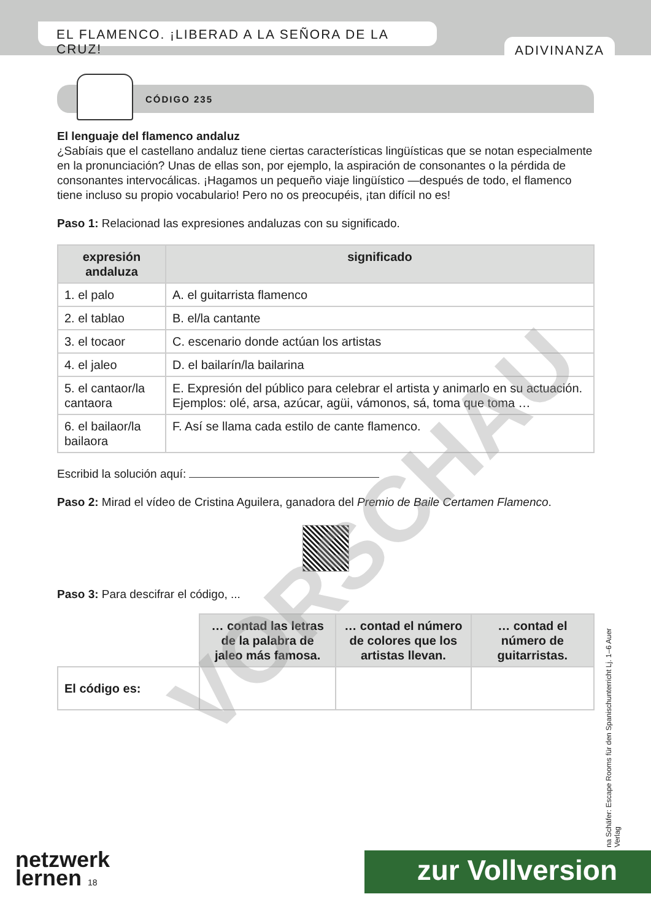EL FLAMENCO. ¡LIBERAD A LA SEÑORA DE LA CRUZ!
ADIVINANZA
CÓDIGO 235
El lenguaje del flamenco andaluz
¿Sabíais que el castellano andaluz tiene ciertas características lingüísticas que se notan especialmente en la pronunciación? Unas de ellas son, por ejemplo, la aspiración de consonantes o la pérdida de consonantes intervocálicas. ¡Hagamos un pequeño viaje lingüístico —después de todo, el flamenco tiene incluso su propio vocabulario! Pero no os preocupéis, ¡tan difícil no es!
Paso 1: Relacionad las expresiones andaluzas con su significado.
| expresión andaluza | significado |
| --- | --- |
| 1. el palo | A. el guitarrista flamenco |
| 2. el tablao | B. el/la cantante |
| 3. el tocaor | C. escenario donde actúan los artistas |
| 4. el jaleo | D. el bailarín/la bailarina |
| 5. el cantaor/la cantaora | E. Expresión del público para celebrar el artista y animarlo en su actuación. Ejemplos: olé, arsa, azúcar, agüi, vámonos, sá, toma que toma … |
| 6. el bailaor/la bailaora | F. Así se llama cada estilo de cante flamenco. |
Escribid la solución aquí:
Paso 2: Mirad el vídeo de Cristina Aguilera, ganadora del Premio de Baile Certamen Flamenco.
Paso 3: Para descifrar el código, ...
| | … contad las letras de la palabra de jaleo más famosa. | … contad el número de colores que los artistas llevan. | … contad el número de guitarristas. |
| El código es: | | | |
VORSCHAU
na Schäfer: Escape Rooms für den Spanischunterricht Lj. 1–6 Auer Verlag
netzwerk
lernen 18
zur Vollversion